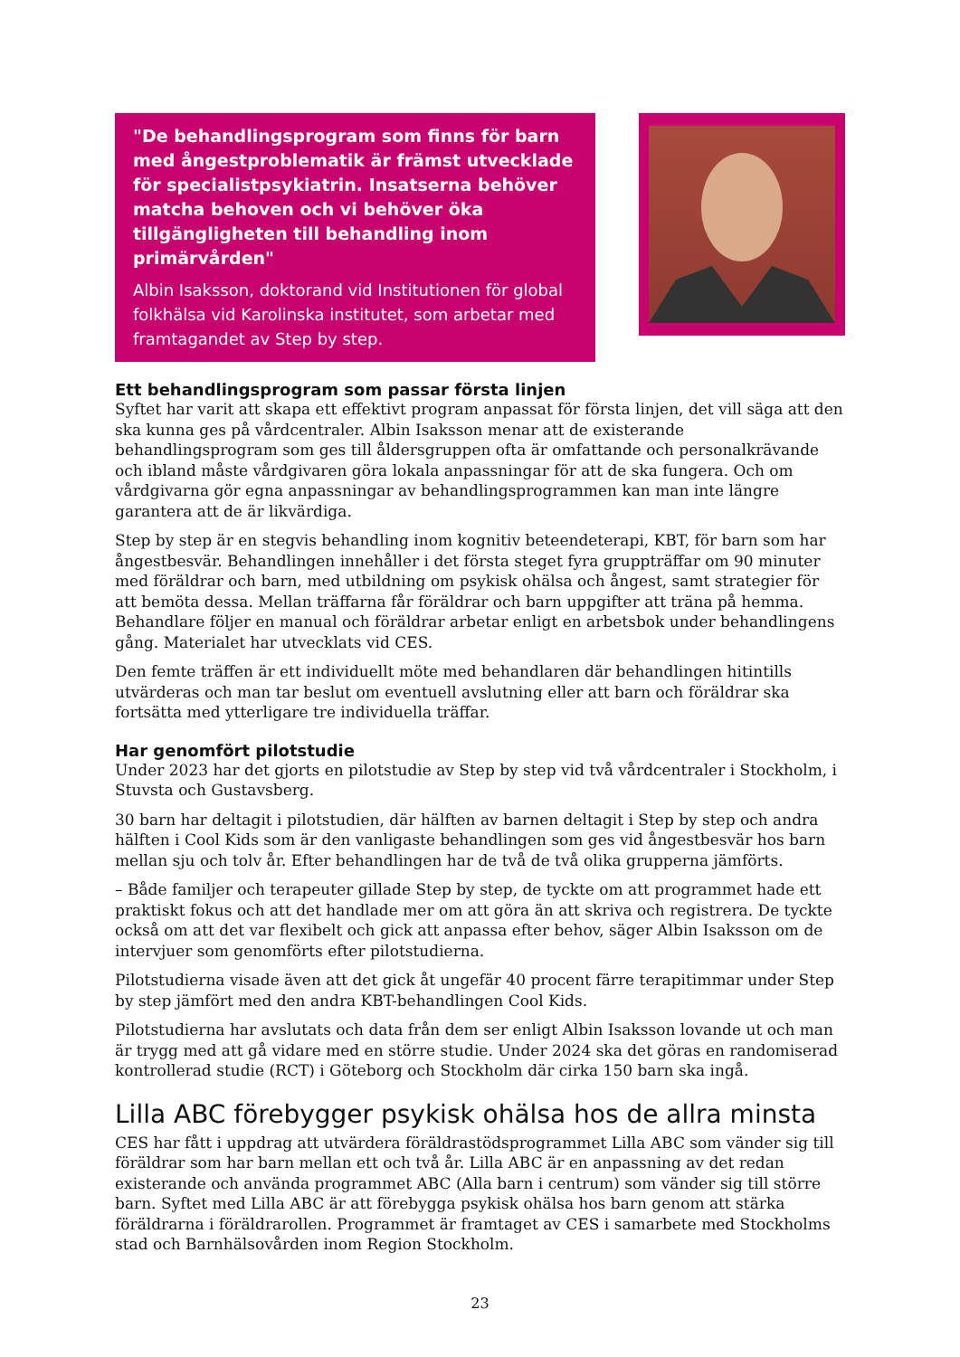"De behandlingsprogram som finns för barn med ångestproblematik är främst utvecklade för specialistpsykiatrin. Insatserna behöver matcha behoven och vi behöver öka tillgängligheten till behandling inom primärvården"
Albin Isaksson, doktorand vid Institutionen för global folkhälsa vid Karolinska institutet, som arbetar med framtagandet av Step by step.
Ett behandlingsprogram som passar första linjen
Syftet har varit att skapa ett effektivt program anpassat för första linjen, det vill säga att den ska kunna ges på vårdcentraler. Albin Isaksson menar att de existerande behandlingsprogram som ges till åldersgruppen ofta är omfattande och personalkrävande och ibland måste vårdgivaren göra lokala anpassningar för att de ska fungera. Och om vårdgivarna gör egna anpassningar av behandlingsprogrammen kan man inte längre garantera att de är likvärdiga.
Step by step är en stegvis behandling inom kognitiv beteendeterapi, KBT, för barn som har ångestbesvär. Behandlingen innehåller i det första steget fyra gruppträffar om 90 minuter med föräldrar och barn, med utbildning om psykisk ohälsa och ångest, samt strategier för att bemöta dessa. Mellan träffarna får föräldrar och barn uppgifter att träna på hemma. Behandlare följer en manual och föräldrar arbetar enligt en arbetsbok under behandlingens gång. Materialet har utvecklats vid CES.
Den femte träffen är ett individuellt möte med behandlaren där behandlingen hitintills utvärderas och man tar beslut om eventuell avslutning eller att barn och föräldrar ska fortsätta med ytterligare tre individuella träffar.
Har genomfört pilotstudie
Under 2023 har det gjorts en pilotstudie av Step by step vid två vårdcentraler i Stockholm, i Stuvsta och Gustavsberg.
30 barn har deltagit i pilotstudien, där hälften av barnen deltagit i Step by step och andra hälften i Cool Kids som är den vanligaste behandlingen som ges vid ångestbesvär hos barn mellan sju och tolv år. Efter behandlingen har de två de två olika grupperna jämförts.
– Både familjer och terapeuter gillade Step by step, de tyckte om att programmet hade ett praktiskt fokus och att det handlade mer om att göra än att skriva och registrera. De tyckte också om att det var flexibelt och gick att anpassa efter behov, säger Albin Isaksson om de intervjuer som genomförts efter pilotstudierna.
Pilotstudierna visade även att det gick åt ungefär 40 procent färre terapitimmar under Step by step jämfört med den andra KBT-behandlingen Cool Kids.
Pilotstudierna har avslutats och data från dem ser enligt Albin Isaksson lovande ut och man är trygg med att gå vidare med en större studie. Under 2024 ska det göras en randomiserad kontrollerad studie (RCT) i Göteborg och Stockholm där cirka 150 barn ska ingå.
Lilla ABC förebygger psykisk ohälsa hos de allra minsta
CES har fått i uppdrag att utvärdera föräldrastödsprogrammet Lilla ABC som vänder sig till föräldrar som har barn mellan ett och två år. Lilla ABC är en anpassning av det redan existerande och använda programmet ABC (Alla barn i centrum) som vänder sig till större barn. Syftet med Lilla ABC är att förebygga psykisk ohälsa hos barn genom att stärka föräldrarna i föräldrarollen. Programmet är framtaget av CES i samarbete med Stockholms stad och Barnhälsovården inom Region Stockholm.
23